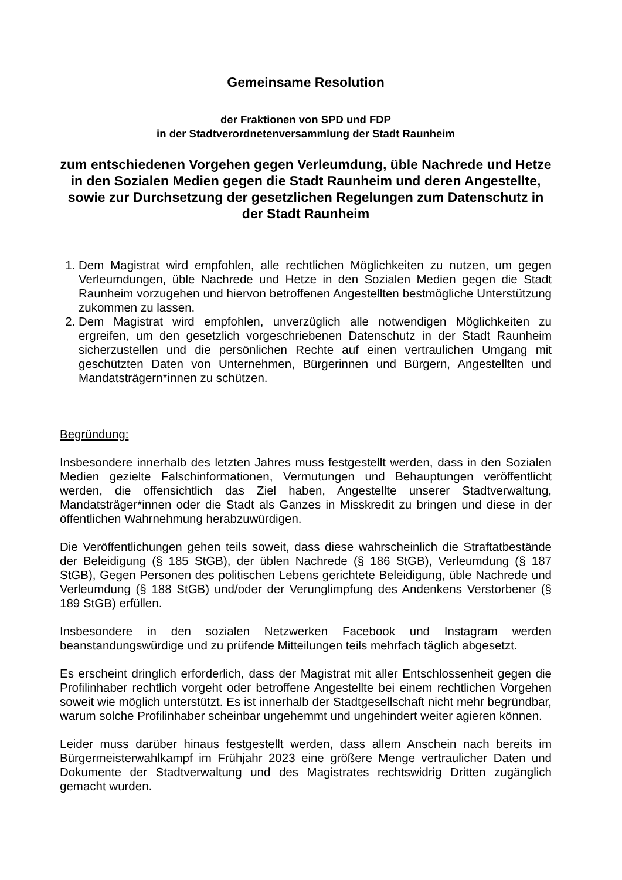Gemeinsame Resolution
der Fraktionen von SPD und FDP
in der Stadtverordnetenversammlung der Stadt Raunheim
zum entschiedenen Vorgehen gegen Verleumdung, üble Nachrede und Hetze in den Sozialen Medien gegen die Stadt Raunheim und deren Angestellte, sowie zur Durchsetzung der gesetzlichen Regelungen zum Datenschutz in der Stadt Raunheim
1. Dem Magistrat wird empfohlen, alle rechtlichen Möglichkeiten zu nutzen, um gegen Verleumdungen, üble Nachrede und Hetze in den Sozialen Medien gegen die Stadt Raunheim vorzugehen und hiervon betroffenen Angestellten bestmögliche Unterstützung zukommen zu lassen.
2. Dem Magistrat wird empfohlen, unverzüglich alle notwendigen Möglichkeiten zu ergreifen, um den gesetzlich vorgeschriebenen Datenschutz in der Stadt Raunheim sicherzustellen und die persönlichen Rechte auf einen vertraulichen Umgang mit geschützten Daten von Unternehmen, Bürgerinnen und Bürgern, Angestellten und Mandatsträgern*innen zu schützen.
Begründung:
Insbesondere innerhalb des letzten Jahres muss festgestellt werden, dass in den Sozialen Medien gezielte Falschinformationen, Vermutungen und Behauptungen veröffentlicht werden, die offensichtlich das Ziel haben, Angestellte unserer Stadtverwaltung, Mandatsträger*innen oder die Stadt als Ganzes in Misskredit zu bringen und diese in der öffentlichen Wahrnehmung herabzuwürdigen.
Die Veröffentlichungen gehen teils soweit, dass diese wahrscheinlich die Straftatbestände der Beleidigung (§ 185 StGB), der üblen Nachrede (§ 186 StGB), Verleumdung (§ 187 StGB), Gegen Personen des politischen Lebens gerichtete Beleidigung, üble Nachrede und Verleumdung (§ 188 StGB) und/oder der Verunglimpfung des Andenkens Verstorbener (§ 189 StGB) erfüllen.
Insbesondere in den sozialen Netzwerken Facebook und Instagram werden beanstandungswürdige und zu prüfende Mitteilungen teils mehrfach täglich abgesetzt.
Es erscheint dringlich erforderlich, dass der Magistrat mit aller Entschlossenheit gegen die Profilinhaber rechtlich vorgeht oder betroffene Angestellte bei einem rechtlichen Vorgehen soweit wie möglich unterstützt. Es ist innerhalb der Stadtgesellschaft nicht mehr begründbar, warum solche Profilinhaber scheinbar ungehemmt und ungehindert weiter agieren können.
Leider muss darüber hinaus festgestellt werden, dass allem Anschein nach bereits im Bürgermeisterwahlkampf im Frühjahr 2023 eine größere Menge vertraulicher Daten und Dokumente der Stadtverwaltung und des Magistrates rechtswidrig Dritten zugänglich gemacht wurden.